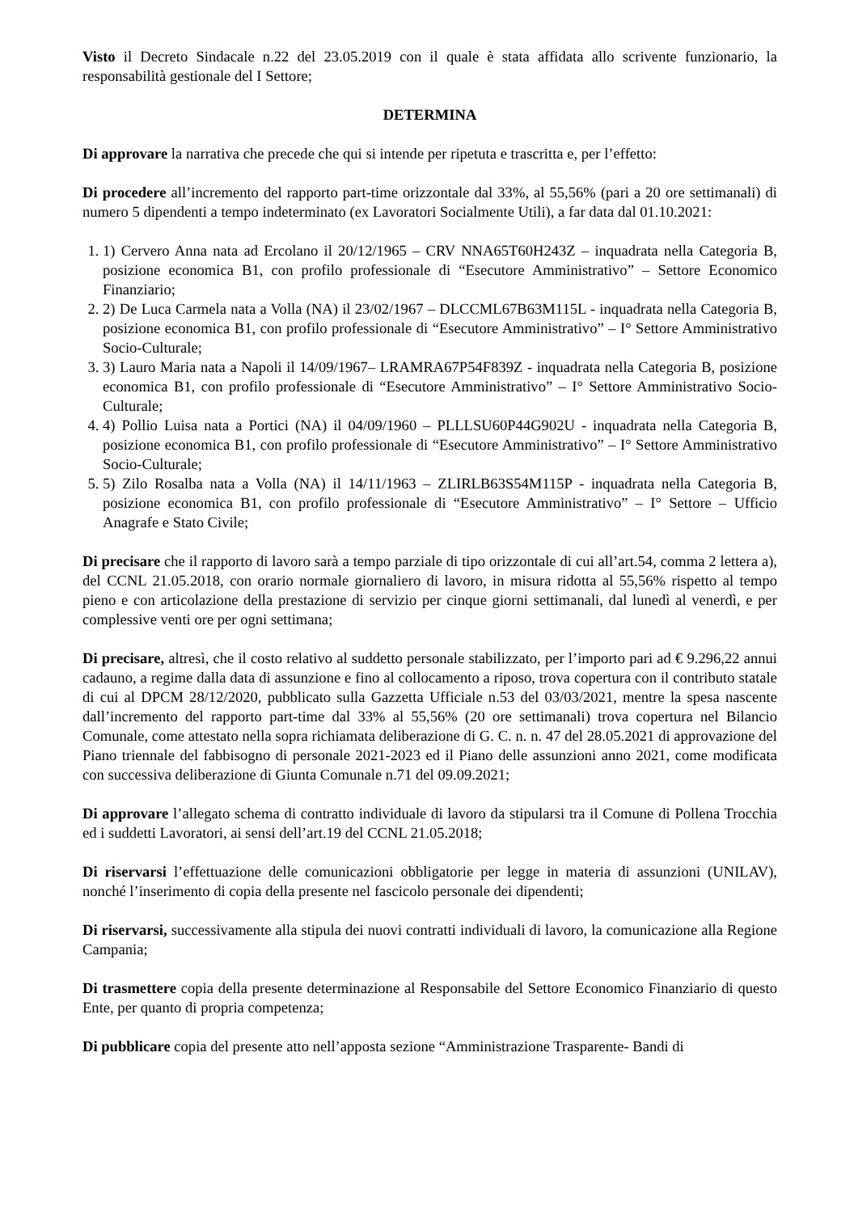Visto il Decreto Sindacale n.22 del 23.05.2019 con il quale è stata affidata allo scrivente funzionario, la responsabilità gestionale del I Settore;
DETERMINA
Di approvare la narrativa che precede che qui si intende per ripetuta e trascritta e, per l’effetto:
Di procedere all’incremento del rapporto part-time orizzontale dal 33%, al 55,56% (pari a 20 ore settimanali) di numero 5 dipendenti a tempo indeterminato (ex Lavoratori Socialmente Utili), a far data dal 01.10.2021:
1. 1) Cervero Anna nata ad Ercolano il 20/12/1965 – CRV NNA65T60H243Z – inquadrata nella Categoria B, posizione economica B1, con profilo professionale di “Esecutore Amministrativo” – Settore Economico Finanziario;
2. 2) De Luca Carmela nata a Volla (NA) il 23/02/1967 – DLCCML67B63M115L - inquadrata nella Categoria B, posizione economica B1, con profilo professionale di “Esecutore Amministrativo” – I° Settore Amministrativo Socio-Culturale;
3. 3) Lauro Maria nata a Napoli il 14/09/1967– LRAMRA67P54F839Z - inquadrata nella Categoria B, posizione economica B1, con profilo professionale di “Esecutore Amministrativo” – I° Settore Amministrativo Socio-Culturale;
4. 4) Pollio Luisa nata a Portici (NA) il 04/09/1960 – PLLLSU60P44G902U - inquadrata nella Categoria B, posizione economica B1, con profilo professionale di “Esecutore Amministrativo” – I° Settore Amministrativo Socio-Culturale;
5. 5) Zilo Rosalba nata a Volla (NA) il 14/11/1963 – ZLIRLB63S54M115P - inquadrata nella Categoria B, posizione economica B1, con profilo professionale di “Esecutore Amministrativo” – I° Settore – Ufficio Anagrafe e Stato Civile;
Di precisare che il rapporto di lavoro sarà a tempo parziale di tipo orizzontale di cui all’art.54, comma 2 lettera a), del CCNL 21.05.2018, con orario normale giornaliero di lavoro, in misura ridotta al 55,56% rispetto al tempo pieno e con articolazione della prestazione di servizio per cinque giorni settimanali, dal lunedì al venerdì, e per complessive venti ore per ogni settimana;
Di precisare, altresì, che il costo relativo al suddetto personale stabilizzato, per l’importo pari ad € 9.296,22 annui cadauno, a regime dalla data di assunzione e fino al collocamento a riposo, trova copertura con il contributo statale di cui al DPCM 28/12/2020, pubblicato sulla Gazzetta Ufficiale n.53 del 03/03/2021, mentre la spesa nascente dall’incremento del rapporto part-time dal 33% al 55,56% (20 ore settimanali) trova copertura nel Bilancio Comunale, come attestato nella sopra richiamata deliberazione di G. C. n. n. 47 del 28.05.2021 di approvazione del Piano triennale del fabbisogno di personale 2021-2023 ed il Piano delle assunzioni anno 2021, come modificata con successiva deliberazione di Giunta Comunale n.71 del 09.09.2021;
Di approvare l’allegato schema di contratto individuale di lavoro da stipularsi tra il Comune di Pollena Trocchia ed i suddetti Lavoratori, ai sensi dell’art.19 del CCNL 21.05.2018;
Di riservarsi l’effettuazione delle comunicazioni obbligatorie per legge in materia di assunzioni (UNILAV), nonché l’inserimento di copia della presente nel fascicolo personale dei dipendenti;
Di riservarsi, successivamente alla stipula dei nuovi contratti individuali di lavoro, la comunicazione alla Regione Campania;
Di trasmettere copia della presente determinazione al Responsabile del Settore Economico Finanziario di questo Ente, per quanto di propria competenza;
Di pubblicare copia del presente atto nell’apposta sezione “Amministrazione Trasparente- Bandi di